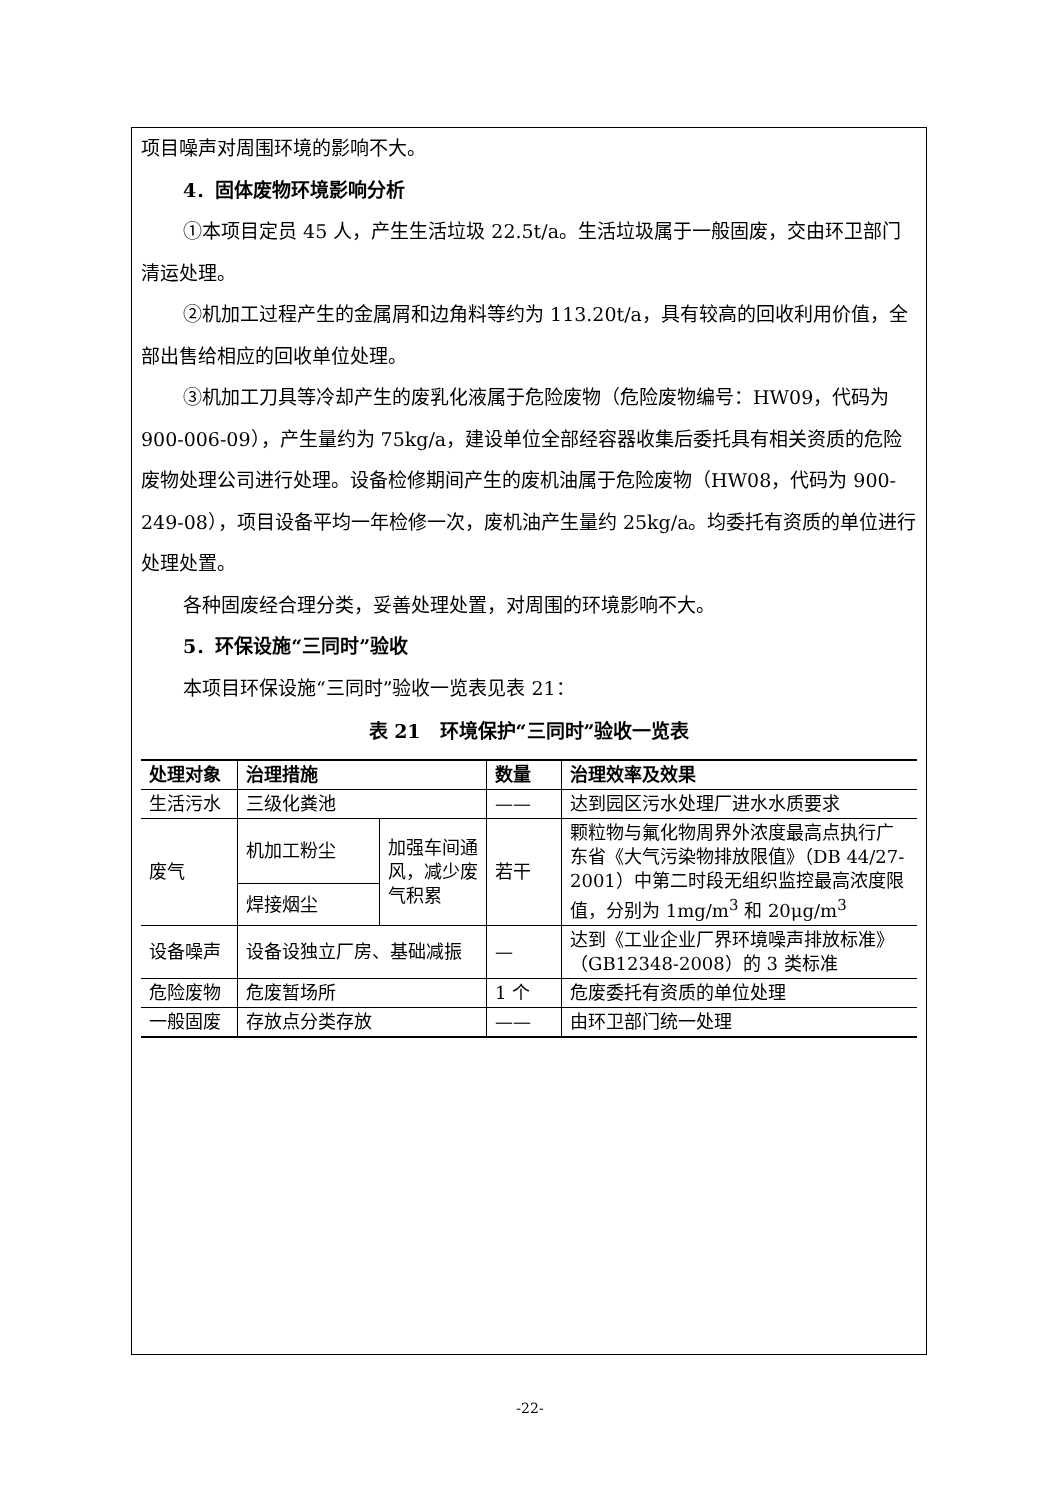项目噪声对周围环境的影响不大。
4．固体废物环境影响分析
①本项目定员 45 人，产生生活垃圾 22.5t/a。生活垃圾属于一般固废，交由环卫部门清运处理。
②机加工过程产生的金属屑和边角料等约为 113.20t/a，具有较高的回收利用价值，全部出售给相应的回收单位处理。
③机加工刀具等冷却产生的废乳化液属于危险废物（危险废物编号：HW09，代码为 900-006-09），产生量约为 75kg/a，建设单位全部经容器收集后委托具有相关资质的危险废物处理公司进行处理。设备检修期间产生的废机油属于危险废物（HW08，代码为 900-249-08），项目设备平均一年检修一次，废机油产生量约 25kg/a。均委托有资质的单位进行处理处置。
各种固废经合理分类，妥善处理处置，对周围的环境影响不大。
5．环保设施“三同时”验收
本项目环保设施“三同时”验收一览表见表 21：
表 21　环境保护“三同时”验收一览表
| 处理对象 | 治理措施 | | 数量 | 治理效率及效果 |
| --- | --- | --- | --- | --- |
| 生活污水 | 三级化粪池 | | —— | 达到园区污水处理厂进水水质要求 |
| 废气 | 机加工粉尘 | 加强车间通风，减少废气积累 | 若干 | 颗粒物与氟化物周界外浓度最高点执行广东省《大气污染物排放限值》（DB 44/27-2001）中第二时段无组织监控最高浓度限值，分别为 1mg/m<sup>3</sup> 和 20μg/m<sup>3</sup> |
| | 焊接烟尘 | | | |
| 设备噪声 | 设备设独立厂房、基础减振 | | — | 达到《工业企业厂界环境噪声排放标准》（GB12348-2008）的 3 类标准 |
| 危险废物 | 危废暂场所 | | 1 个 | 危废委托有资质的单位处理 |
| 一般固废 | 存放点分类存放 | | —— | 由环卫部门统一处理 |
-22-